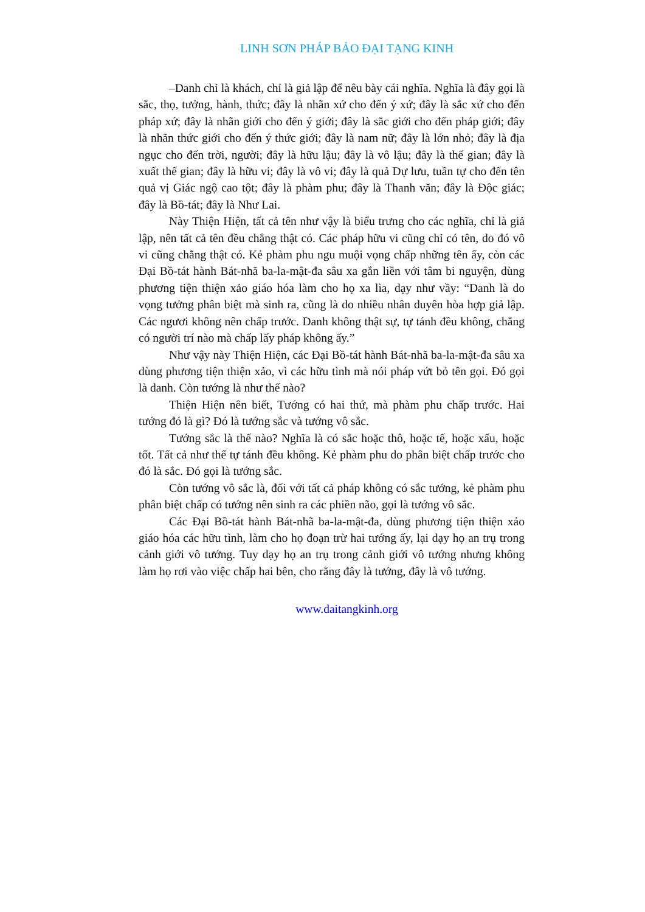LINH SƠN PHÁP BẢO ĐẠI TẠNG KINH
–Danh chỉ là khách, chỉ là giả lập để nêu bày cái nghĩa. Nghĩa là đây gọi là sắc, thọ, tưởng, hành, thức; đây là nhãn xứ cho đến ý xứ; đây là sắc xứ cho đến pháp xứ; đây là nhãn giới cho đến ý giới; đây là sắc giới cho đến pháp giới; đây là nhãn thức giới cho đến ý thức giới; đây là nam nữ; đây là lớn nhỏ; đây là địa ngục cho đến trời, người; đây là hữu lậu; đây là vô lậu; đây là thế gian; đây là xuất thế gian; đây là hữu vi; đây là vô vi; đây là quả Dự lưu, tuần tự cho đến tên quả vị Giác ngộ cao tột; đây là phàm phu; đây là Thanh văn; đây là Độc giác; đây là Bồ-tát; đây là Như Lai.
Này Thiện Hiện, tất cả tên như vậy là biểu trưng cho các nghĩa, chỉ là giả lập, nên tất cả tên đều chẳng thật có. Các pháp hữu vi cũng chỉ có tên, do đó vô vi cũng chẳng thật có. Kẻ phàm phu ngu muội vọng chấp những tên ấy, còn các Đại Bồ-tát hành Bát-nhã ba-la-mật-đa sâu xa gắn liền với tâm bi nguyện, dùng phương tiện thiện xảo giáo hóa làm cho họ xa lìa, dạy như vầy: “Danh là do vọng tưởng phân biệt mà sinh ra, cũng là do nhiều nhân duyên hòa hợp giả lập. Các ngươi không nên chấp trước. Danh không thật sự, tự tánh đều không, chẳng có người trí nào mà chấp lấy pháp không ấy.”
Như vậy này Thiện Hiện, các Đại Bồ-tát hành Bát-nhã ba-la-mật-đa sâu xa dùng phương tiện thiện xảo, vì các hữu tình mà nói pháp vứt bỏ tên gọi. Đó gọi là danh. Còn tướng là như thế nào?
Thiện Hiện nên biết, Tướng có hai thứ, mà phàm phu chấp trước. Hai tướng đó là gì? Đó là tướng sắc và tướng vô sắc.
Tướng sắc là thế nào? Nghĩa là có sắc hoặc thô, hoặc tế, hoặc xấu, hoặc tốt. Tất cả như thế tự tánh đều không. Kẻ phàm phu do phân biệt chấp trước cho đó là sắc. Đó gọi là tướng sắc.
Còn tướng vô sắc là, đối với tất cả pháp không có sắc tướng, kẻ phàm phu phân biệt chấp có tướng nên sinh ra các phiền não, gọi là tướng vô sắc.
Các Đại Bồ-tát hành Bát-nhã ba-la-mật-đa, dùng phương tiện thiện xảo giáo hóa các hữu tình, làm cho họ đoạn trừ hai tướng ấy, lại dạy họ an trụ trong cảnh giới vô tướng. Tuy dạy họ an trụ trong cảnh giới vô tướng nhưng không làm họ rơi vào việc chấp hai bên, cho rằng đây là tướng, đây là vô tướng.
www.daitangkinh.org